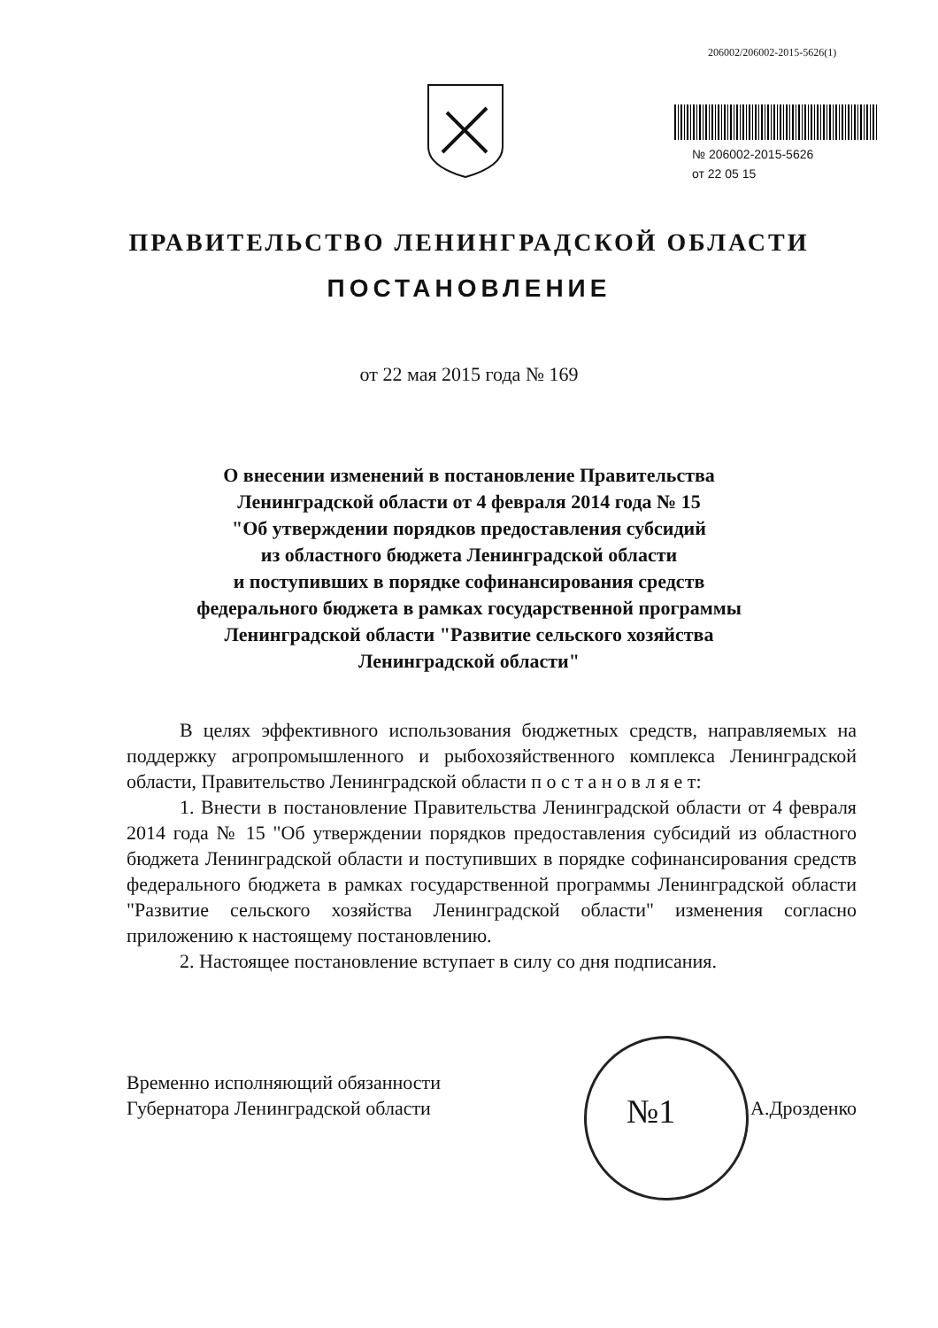206002/206002-2015-5626(1)
№ 206002-2015-5626
от 22 05 15
ПРАВИТЕЛЬСТВО ЛЕНИНГРАДСКОЙ ОБЛАСТИ
ПОСТАНОВЛЕНИЕ
от 22 мая 2015 года № 169
О внесении изменений в постановление Правительства
Ленинградской области от 4 февраля 2014 года № 15
"Об утверждении порядков предоставления субсидий
из областного бюджета Ленинградской области
и поступивших в порядке софинансирования средств
федерального бюджета в рамках государственной программы
Ленинградской области "Развитие сельского хозяйства
Ленинградской области"
В целях эффективного использования бюджетных средств, направляемых на поддержку агропромышленного и рыбохозяйственного комплекса Ленинградской области, Правительство Ленинградской области п о с т а н о в л я е т:
1. Внести в постановление Правительства Ленинградской области от 4 февраля 2014 года № 15 "Об утверждении порядков предоставления субсидий из областного бюджета Ленинградской области и поступивших в порядке софинансирования средств федерального бюджета в рамках государственной программы Ленинградской области "Развитие сельского хозяйства Ленинградской области" изменения согласно приложению к настоящему постановлению.
2. Настоящее постановление вступает в силу со дня подписания.
№1
Временно исполняющий обязанности
Губернатора Ленинградской области
А.Дрозденко